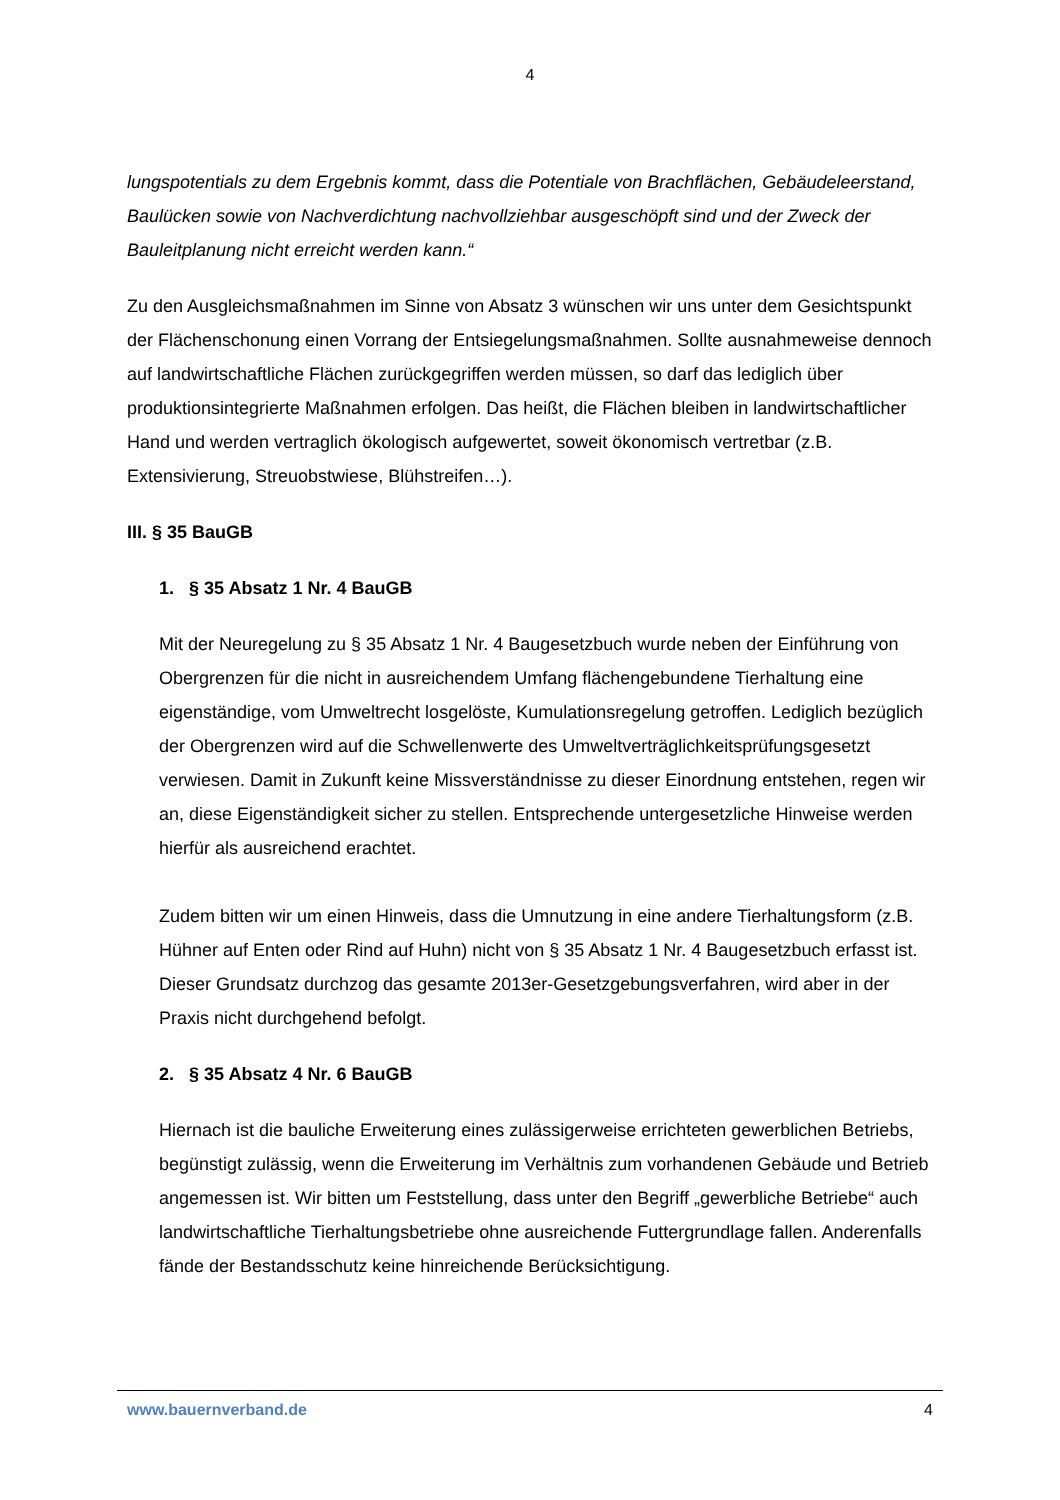4
lungspotentials zu dem Ergebnis kommt, dass die Potentiale von Brachflächen, Gebäudeleerstand, Baulücken sowie von Nachverdichtung nachvollziehbar ausgeschöpft sind und der Zweck der Bauleitplanung nicht erreicht werden kann.“
Zu den Ausgleichsmaßnahmen im Sinne von Absatz 3 wünschen wir uns unter dem Gesichtspunkt der Flächenschonung einen Vorrang der Entsiegelungsmaßnahmen. Sollte ausnahmeweise dennoch auf landwirtschaftliche Flächen zurückgegriffen werden müssen, so darf das lediglich über produktionsintegrierte Maßnahmen erfolgen. Das heißt, die Flächen bleiben in landwirtschaftlicher Hand und werden vertraglich ökologisch aufgewertet, soweit ökonomisch vertretbar (z.B. Extensivierung, Streuobstwiese, Blühstreifen…).
III. § 35 BauGB
1. § 35 Absatz 1 Nr. 4 BauGB
Mit der Neuregelung zu § 35 Absatz 1 Nr. 4 Baugesetzbuch wurde neben der Einführung von Obergrenzen für die nicht in ausreichendem Umfang flächengebundene Tierhaltung eine eigenständige, vom Umweltrecht losgelöste, Kumulationsregelung getroffen. Lediglich bezüglich der Obergrenzen wird auf die Schwellenwerte des Umweltverträglichkeitsprüfungsgesetzt verwiesen. Damit in Zukunft keine Missverständnisse zu dieser Einordnung entstehen, regen wir an, diese Eigenständigkeit sicher zu stellen. Entsprechende untergesetzliche Hinweise werden hierfür als ausreichend erachtet.
Zudem bitten wir um einen Hinweis, dass die Umnutzung in eine andere Tierhaltungsform (z.B. Hühner auf Enten oder Rind auf Huhn) nicht von § 35 Absatz 1 Nr. 4 Baugesetzbuch erfasst ist. Dieser Grundsatz durchzog das gesamte 2013er-Gesetzgebungsverfahren, wird aber in der Praxis nicht durchgehend befolgt.
2. § 35 Absatz 4 Nr. 6 BauGB
Hiernach ist die bauliche Erweiterung eines zulässigerweise errichteten gewerblichen Betriebs, begünstigt zulässig, wenn die Erweiterung im Verhältnis zum vorhandenen Gebäude und Betrieb angemessen ist. Wir bitten um Feststellung, dass unter den Begriff „gewerbliche Betriebe“ auch landwirtschaftliche Tierhaltungsbetriebe ohne ausreichende Futtergrundlage fallen. Anderenfalls fände der Bestandsschutz keine hinreichende Berücksichtigung.
www.bauernverband.de 4